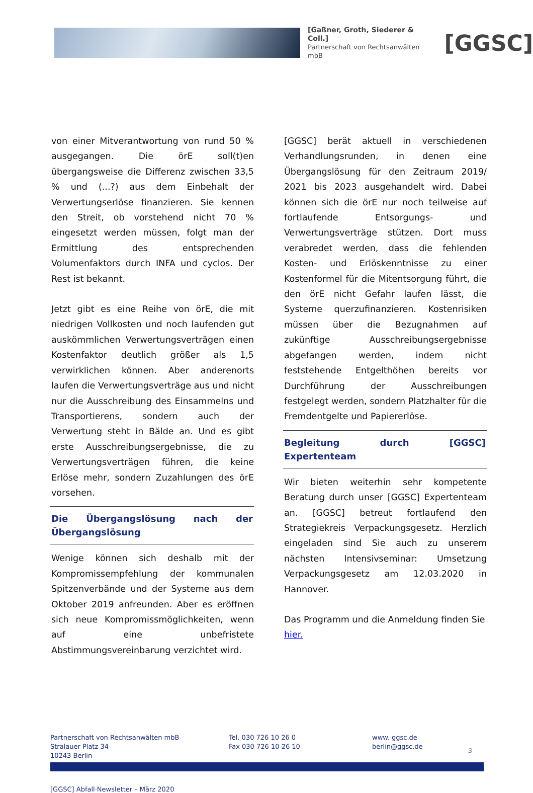[Gaßner, Groth, Siederer & Coll.]
Partnerschaft von Rechtsanwälten mbB
[GGSC]
von einer Mitverantwortung von rund 50 % ausgegangen. Die örE soll(t)en übergangsweise die Differenz zwischen 33,5 % und (...?) aus dem Einbehalt der Verwertungserlöse finanzieren. Sie kennen den Streit, ob vorstehend nicht 70 % eingesetzt werden müssen, folgt man der Ermittlung des entsprechenden Volumenfaktors durch INFA und cyclos. Der Rest ist bekannt.
Jetzt gibt es eine Reihe von örE, die mit niedrigen Vollkosten und noch laufenden gut auskömmlichen Verwertungsverträgen einen Kostenfaktor deutlich größer als 1,5 verwirklichen können. Aber anderenorts laufen die Verwertungsverträge aus und nicht nur die Ausschreibung des Einsammelns und Transportierens, sondern auch der Verwertung steht in Bälde an. Und es gibt erste Ausschreibungsergebnisse, die zu Verwertungsverträgen führen, die keine Erlöse mehr, sondern Zuzahlungen des örE vorsehen.
Die Übergangslösung nach der Übergangslösung
Wenige können sich deshalb mit der Kompromissempfehlung der kommunalen Spitzenverbände und der Systeme aus dem Oktober 2019 anfreunden. Aber es eröffnen sich neue Kompromissmöglichkeiten, wenn auf eine unbefristete Abstimmungsvereinbarung verzichtet wird.
[GGSC] berät aktuell in verschiedenen Verhandlungsrunden, in denen eine Übergangslösung für den Zeitraum 2019/ 2021 bis 2023 ausgehandelt wird. Dabei können sich die örE nur noch teilweise auf fortlaufende Entsorgungs- und Verwertungsverträge stützen. Dort muss verabredet werden, dass die fehlenden Kosten- und Erlöskenntnisse zu einer Kostenformel für die Mitentsorgung führt, die den örE nicht Gefahr laufen lässt, die Systeme querzufinanzieren. Kostenrisiken müssen über die Bezugnahmen auf zukünftige Ausschreibungsergebnisse abgefangen werden, indem nicht feststehende Entgelthöhen bereits vor Durchführung der Ausschreibungen festgelegt werden, sondern Platzhalter für die Fremdentgelte und Papiererlöse.
Begleitung durch [GGSC] Expertenteam
Wir bieten weiterhin sehr kompetente Beratung durch unser [GGSC] Expertenteam an. [GGSC] betreut fortlaufend den Strategiekreis Verpackungsgesetz. Herzlich eingeladen sind Sie auch zu unserem nächsten Intensivseminar: Umsetzung Verpackungsgesetz am 12.03.2020 in Hannover.
Das Programm und die Anmeldung finden Sie hier.
Partnerschaft von Rechtsanwälten mbB
Stralauer Platz 34
10243 Berlin
Tel. 030 726 10 26 0
Fax 030 726 10 26 10
www. ggsc.de
berlin@ggsc.de
– 3 –
[GGSC] Abfall·Newsletter – März 2020